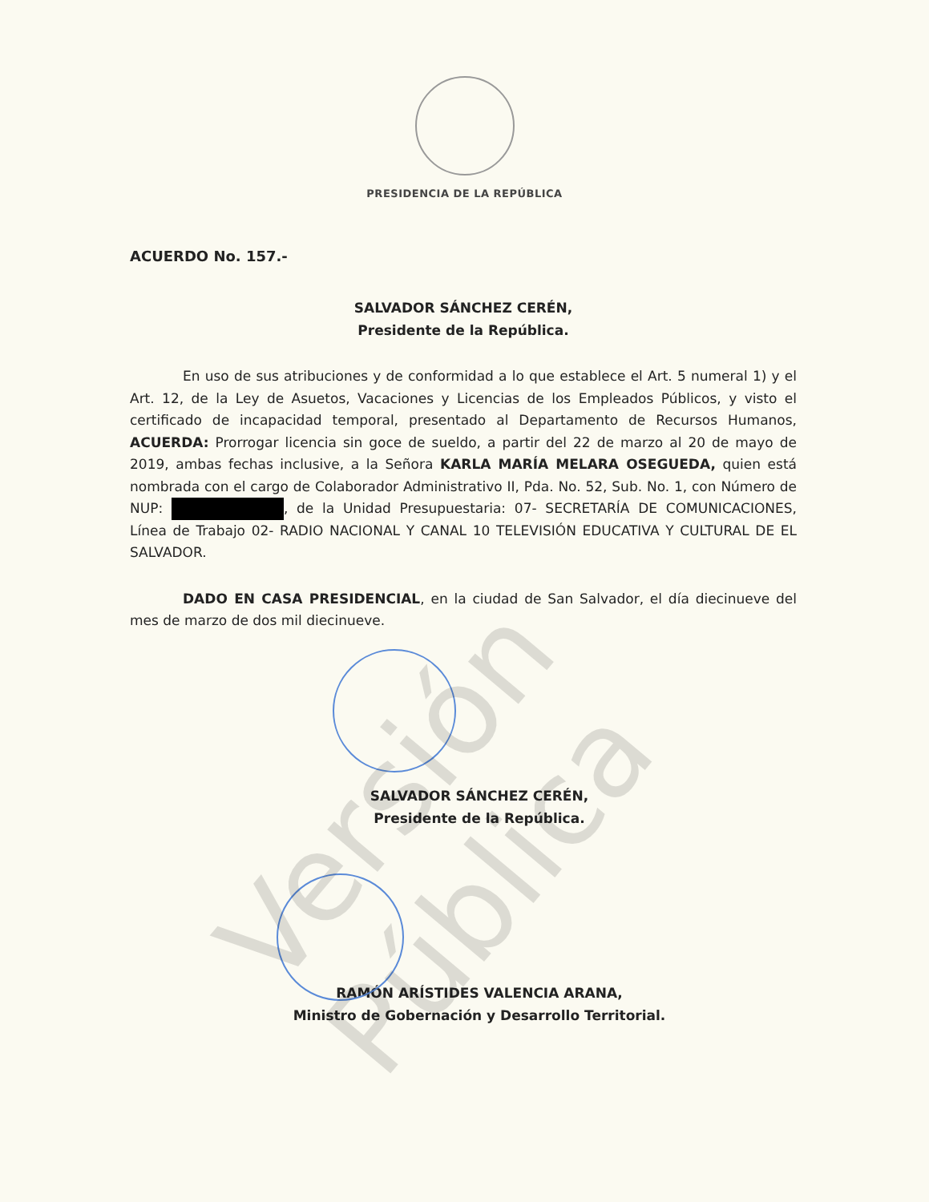PRESIDENCIA DE LA REPÚBLICA
ACUERDO No. 157.-
SALVADOR SÁNCHEZ CERÉN,
Presidente de la República.
En uso de sus atribuciones y de conformidad a lo que establece el Art. 5 numeral 1) y el Art. 12, de la Ley de Asuetos, Vacaciones y Licencias de los Empleados Públicos, y visto el certificado de incapacidad temporal, presentado al Departamento de Recursos Humanos, ACUERDA: Prorrogar licencia sin goce de sueldo, a partir del 22 de marzo al 20 de mayo de 2019, ambas fechas inclusive, a la Señora KARLA MARÍA MELARA OSEGUEDA, quien está nombrada con el cargo de Colaborador Administrativo II, Pda. No. 52, Sub. No. 1, con Número de NUP: , de la Unidad Presupuestaria: 07- SECRETARÍA DE COMUNICACIONES, Línea de Trabajo 02- RADIO NACIONAL Y CANAL 10 TELEVISIÓN EDUCATIVA Y CULTURAL DE EL SALVADOR.
DADO EN CASA PRESIDENCIAL, en la ciudad de San Salvador, el día diecinueve del mes de marzo de dos mil diecinueve.
SALVADOR SÁNCHEZ CERÉN,
Presidente de la República.
RAMÓN ARÍSTIDES VALENCIA ARANA,
Ministro de Gobernación y Desarrollo Territorial.
Versión Pública